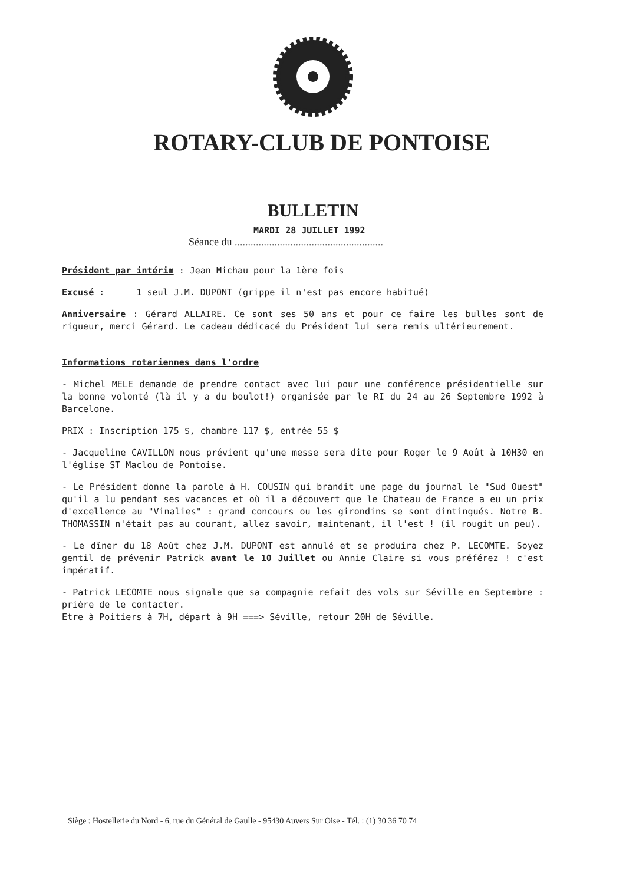ROTARY-CLUB DE PONTOISE
BULLETIN
MARDI 28 JUILLET 1992
Séance du ........................................................
Président par intérim : Jean Michau pour la 1ère fois
Excusé : 1 seul J.M. DUPONT (grippe il n'est pas encore habitué)
Anniversaire : Gérard ALLAIRE. Ce sont ses 50 ans et pour ce faire les bulles sont de rigueur, merci Gérard. Le cadeau dédicacé du Président lui sera remis ultérieurement.
Informations rotariennes dans l'ordre
- Michel MELE demande de prendre contact avec lui pour une conférence présidentielle sur la bonne volonté (là il y a du boulot!) organisée par le RI du 24 au 26 Septembre 1992 à Barcelone.
PRIX : Inscription 175 $, chambre 117 $, entrée 55 $
- Jacqueline CAVILLON nous prévient qu'une messe sera dite pour Roger le 9 Août à 10H30 en l'église ST Maclou de Pontoise.
- Le Président donne la parole à H. COUSIN qui brandit une page du journal le "Sud Ouest" qu'il a lu pendant ses vacances et où il a découvert que le Chateau de France a eu un prix d'excellence au "Vinalies" : grand concours ou les girondins se sont dintingués. Notre B. THOMASSIN n'était pas au courant, allez savoir, maintenant, il l'est ! (il rougit un peu).
- Le dîner du 18 Août chez J.M. DUPONT est annulé et se produira chez P. LECOMTE. Soyez gentil de prévenir Patrick avant le 10 Juillet ou Annie Claire si vous préférez ! c'est impératif.
- Patrick LECOMTE nous signale que sa compagnie refait des vols sur Séville en Septembre : prière de le contacter.
Etre à Poitiers à 7H, départ à 9H ===> Séville, retour 20H de Séville.
Siège : Hostellerie du Nord - 6, rue du Général de Gaulle - 95430 Auvers Sur Oise - Tél. : (1) 30 36 70 74